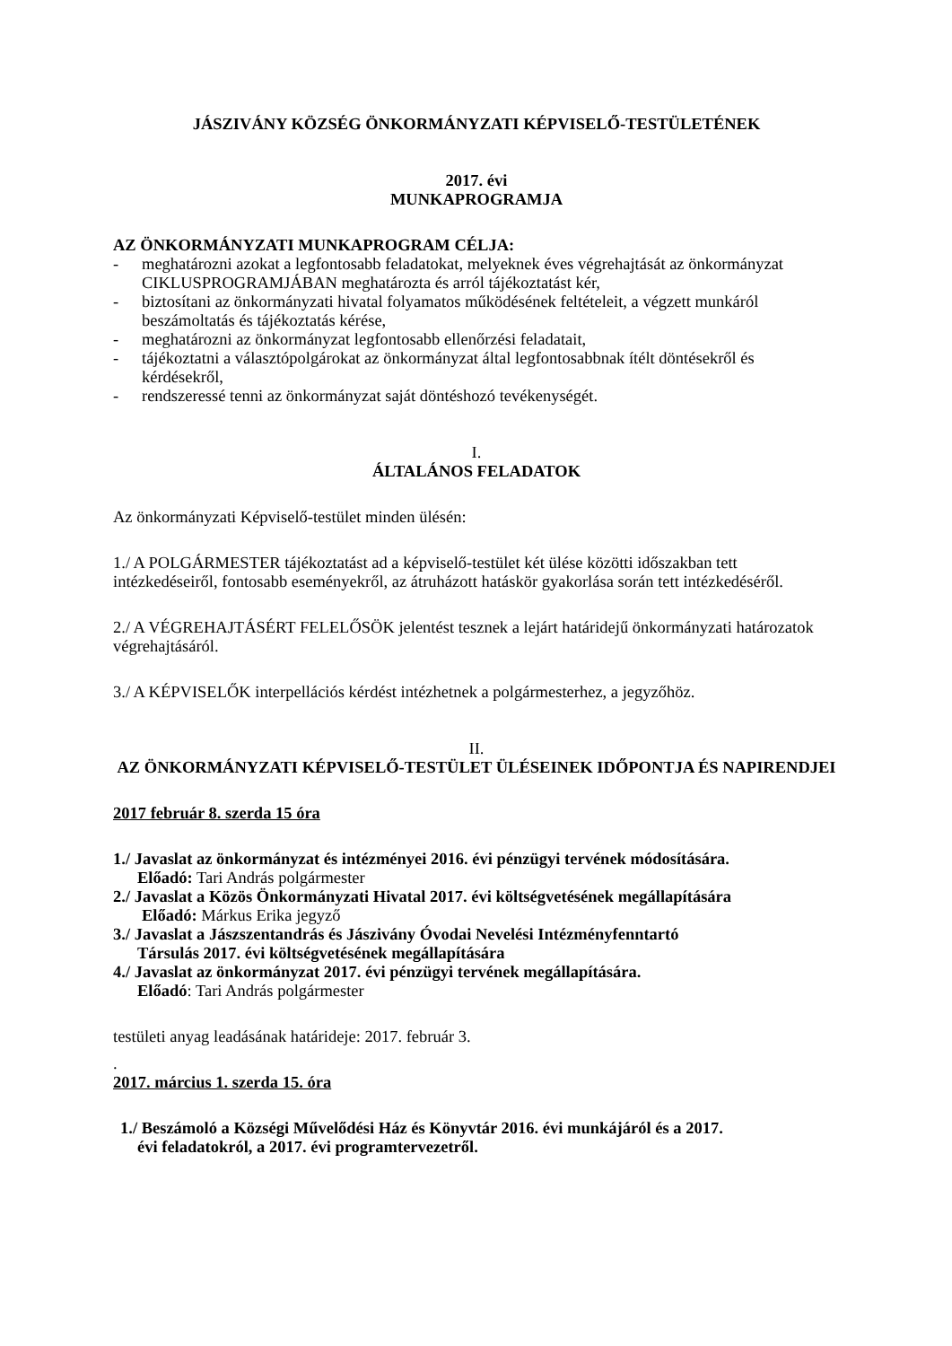JÁSZIVÁNY KÖZSÉG ÖNKORMÁNYZATI KÉPVISELŐ-TESTÜLETÉNEK
2017. évi
MUNKAPROGRAMJA
AZ ÖNKORMÁNYZATI MUNKAPROGRAM CÉLJA:
- meghatározni azokat a legfontosabb feladatokat, melyeknek éves végrehajtását az önkormányzat CIKLUSPROGRAMJÁBAN meghatározta és arról tájékoztatást kér,
- biztosítani az önkormányzati hivatal folyamatos működésének feltételeit, a végzett munkáról beszámoltatás és tájékoztatás kérése,
- meghatározni az önkormányzat legfontosabb ellenőrzési feladatait,
- tájékoztatni a választópolgárokat az önkormányzat által legfontosabbnak ítélt döntésekről és kérdésekről,
- rendszeressé tenni az önkormányzat saját döntéshozó tevékenységét.
I.
ÁLTALÁNOS FELADATOK
Az önkormányzati Képviselő-testület minden ülésén:
1./ A POLGÁRMESTER tájékoztatást ad a képviselő-testület két ülése közötti időszakban tett intézkedéseiről, fontosabb eseményekről, az átruházott hatáskör gyakorlása során tett intézkedéséről.
2./ A VÉGREHAJTÁSÉRT FELELŐSÖK jelentést tesznek a lejárt határidejű önkormányzati határozatok végrehajtásáról.
3./ A KÉPVISELŐK interpellációs kérdést intézhetnek a polgármesterhez, a jegyzőhöz.
II.
AZ ÖNKORMÁNYZATI KÉPVISELŐ-TESTÜLET ÜLÉSEINEK IDŐPONTJA ÉS NAPIRENDJEI
2017 február 8. szerda 15 óra
1./ Javaslat az önkormányzat és intézményei 2016. évi pénzügyi tervének módosítására.
Előadó: Tari András polgármester
2./ Javaslat a Közös Önkormányzati Hivatal 2017. évi költségvetésének megállapítására
Előadó: Márkus Erika jegyző
3./ Javaslat a Jászszentandrás és Jászivány Óvodai Nevelési Intézményfenntartó
Társulás 2017. évi költségvetésének megállapítására
4./ Javaslat az önkormányzat 2017. évi pénzügyi tervének megállapítására.
Előadó: Tari András polgármester
testületi anyag leadásának határideje: 2017. február 3.
.
2017. március 1. szerda 15. óra
1./ Beszámoló a Községi Művelődési Ház és Könyvtár 2016. évi munkájáról és a 2017.
évi feladatokról, a 2017. évi programtervezetről.